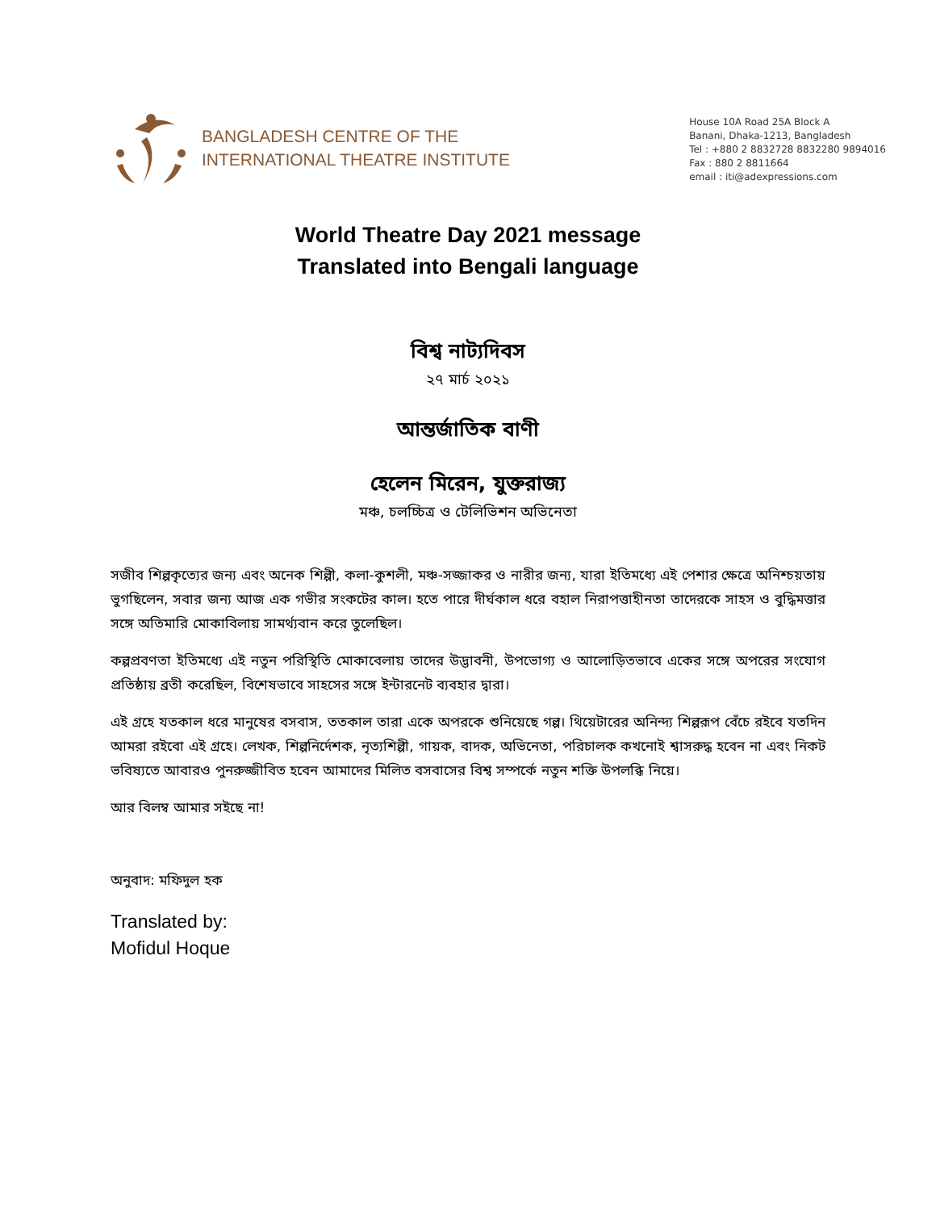BANGLADESH CENTRE OF THE
INTERNATIONAL THEATRE INSTITUTE
House 10A Road 25A Block A
Banani, Dhaka-1213, Bangladesh
Tel : +880 2 8832728 8832280 9894016
Fax : 880 2 8811664
email : iti@adexpressions.com
World Theatre Day 2021 message
Translated into Bengali language
বিশ্ব নাট্যদিবস
২৭ মার্চ ২০২১
আন্তর্জাতিক বাণী
হেলেন মিরেন, যুক্তরাজ্য
মঞ্চ, চলচ্চিত্র ও টেলিভিশন অভিনেতা
সজীব শিল্পকৃত্যের জন্য এবং অনেক শিল্পী, কলা-কুশলী, মঞ্চ-সজ্জাকর ও নারীর জন্য, যারা ইতিমধ্যে এই পেশার ক্ষেত্রে অনিশ্চয়তায় ভুগছিলেন, সবার জন্য আজ এক গভীর সংকটের কাল। হতে পারে দীর্ঘকাল ধরে বহাল নিরাপত্তাহীনতা তাদেরকে সাহস ও বুদ্ধিমত্তার সঙ্গে অতিমারি মোকাবিলায় সামর্থ্যবান করে তুলেছিল।
কল্পপ্রবণতা ইতিমধ্যে এই নতুন পরিস্থিতি মোকাবেলায় তাদের উদ্ভাবনী, উপভোগ্য ও আলোড়িতভাবে একের সঙ্গে অপরের সংযোগ প্রতিষ্ঠায় ব্রতী করেছিল, বিশেষভাবে সাহসের সঙ্গে ইন্টারনেট ব্যবহার দ্বারা।
এই গ্রহে যতকাল ধরে মানুষের বসবাস, ততকাল তারা একে অপরকে শুনিয়েছে গল্প। থিয়েটারের অনিন্দ্য শিল্পরূপ বেঁচে রইবে যতদিন আমরা রইবো এই গ্রহে। লেখক, শিল্পনির্দেশক, নৃত্যশিল্পী, গায়ক, বাদক, অভিনেতা, পরিচালক কখনোই শ্বাসরুদ্ধ হবেন না এবং নিকট ভবিষ্যতে আবারও পুনরুজ্জীবিত হবেন আমাদের মিলিত বসবাসের বিশ্ব সম্পর্কে নতুন শক্তি উপলব্ধি নিয়ে।
আর বিলম্ব আমার সইছে না!
অনুবাদ: মফিদুল হক
Translated by:
Mofidul Hoque